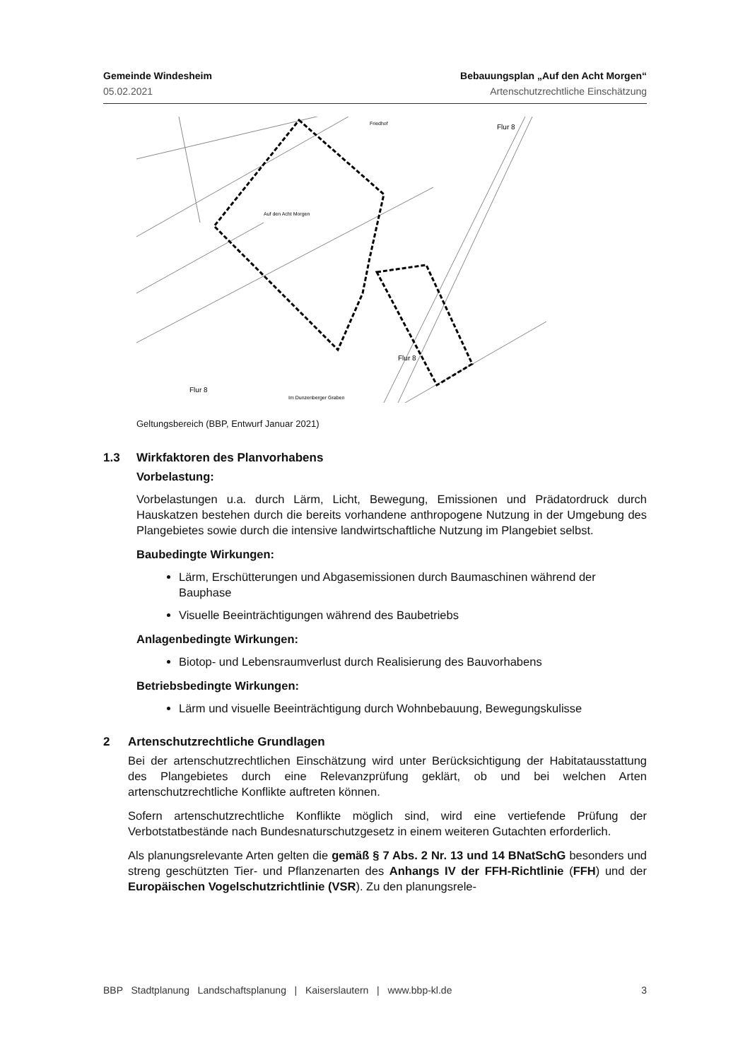Gemeinde Windesheim Bebauungsplan „Auf den Acht Morgen“
05.02.2021 Artenschutzrechtliche Einschätzung
Auf den Acht Morgen
Friedhof
Flur 8
Flur 8
Flur 8
Im Dunzenberger Graben
Geltungsbereich (BBP, Entwurf Januar 2021)
1.3 Wirkfaktoren des Planvorhabens
Vorbelastung:
Vorbelastungen u.a. durch Lärm, Licht, Bewegung, Emissionen und Prädatordruck durch Hauskatzen bestehen durch die bereits vorhandene anthropogene Nutzung in der Umgebung des Plangebietes sowie durch die intensive landwirtschaftliche Nutzung im Plangebiet selbst.
Baubedingte Wirkungen:
Lärm, Erschütterungen und Abgasemissionen durch Baumaschinen während der Bauphase
Visuelle Beeinträchtigungen während des Baubetriebs
Anlagenbedingte Wirkungen:
Biotop- und Lebensraumverlust durch Realisierung des Bauvorhabens
Betriebsbedingte Wirkungen:
Lärm und visuelle Beeinträchtigung durch Wohnbebauung, Bewegungskulisse
2 Artenschutzrechtliche Grundlagen
Bei der artenschutzrechtlichen Einschätzung wird unter Berücksichtigung der Habitatausstattung des Plangebietes durch eine Relevanzprüfung geklärt, ob und bei welchen Arten artenschutzrechtliche Konflikte auftreten können.
Sofern artenschutzrechtliche Konflikte möglich sind, wird eine vertiefende Prüfung der Verbotstatbestände nach Bundesnaturschutzgesetz in einem weiteren Gutachten erforderlich.
Als planungsrelevante Arten gelten die gemäß § 7 Abs. 2 Nr. 13 und 14 BNatSchG besonders und streng geschützten Tier- und Pflanzenarten des Anhangs IV der FFH-Richtlinie (FFH) und der Europäischen Vogelschutzrichtlinie (VSR). Zu den planungsrele-
BBP Stadtplanung Landschaftsplanung | Kaiserslautern | www.bbp-kl.de 3